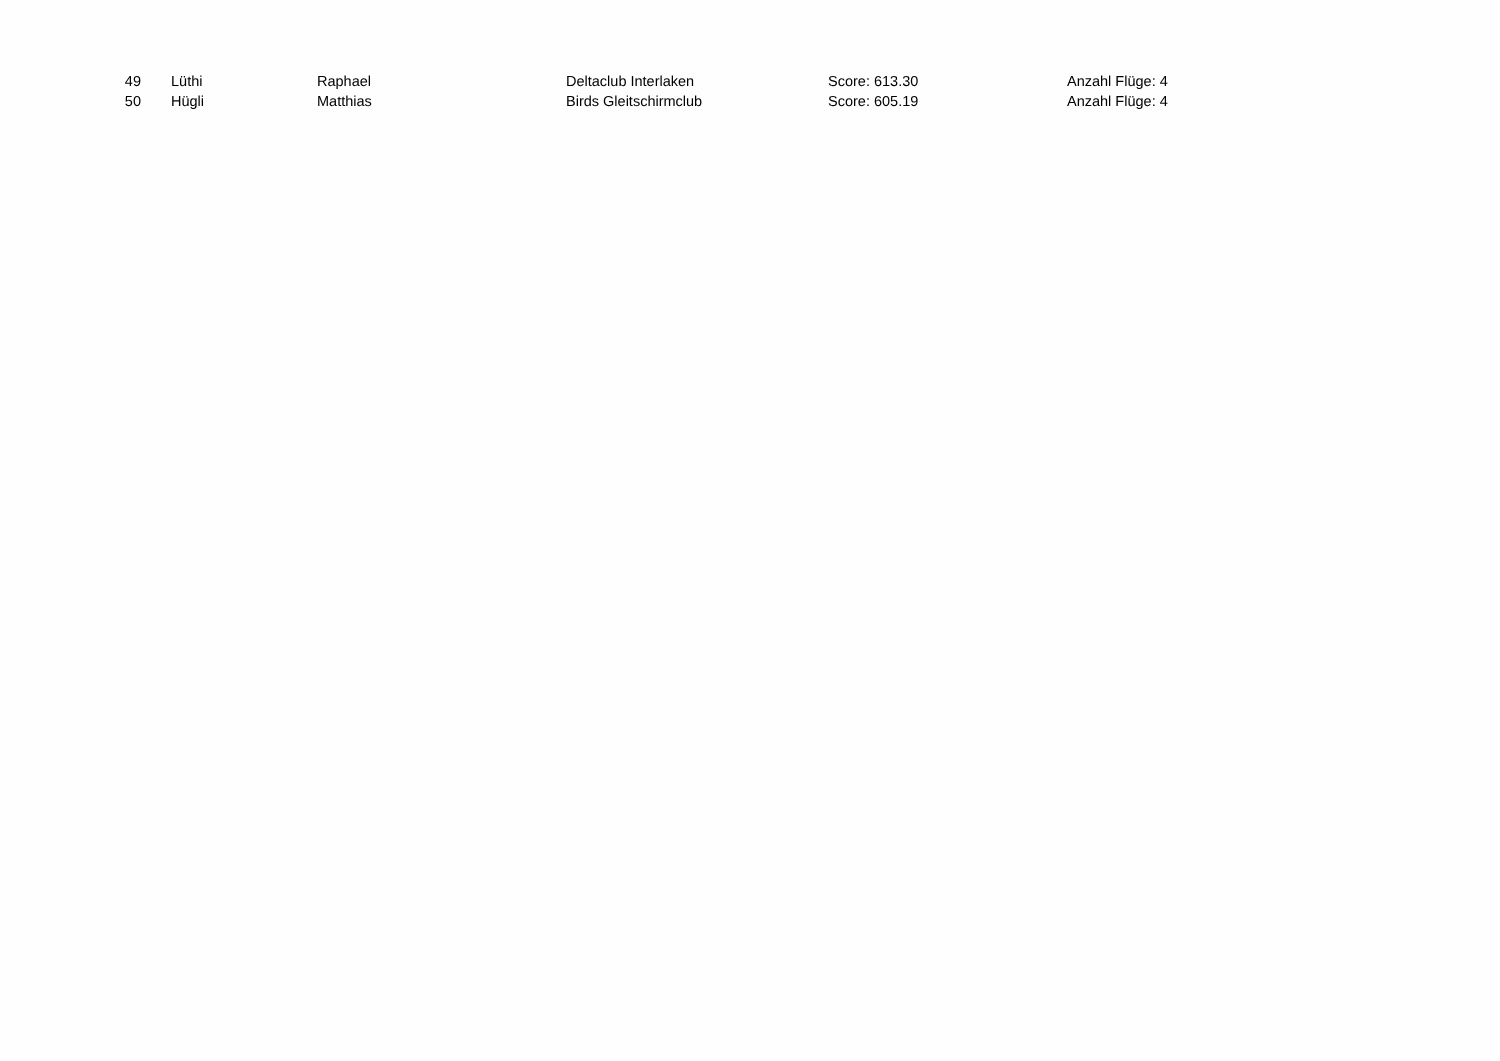| 49 | Lüthi | Raphael | Deltaclub Interlaken | Score: 613.30 | Anzahl Flüge: 4 |
| 50 | Hügli | Matthias | Birds Gleitschirmclub | Score: 605.19 | Anzahl Flüge: 4 |